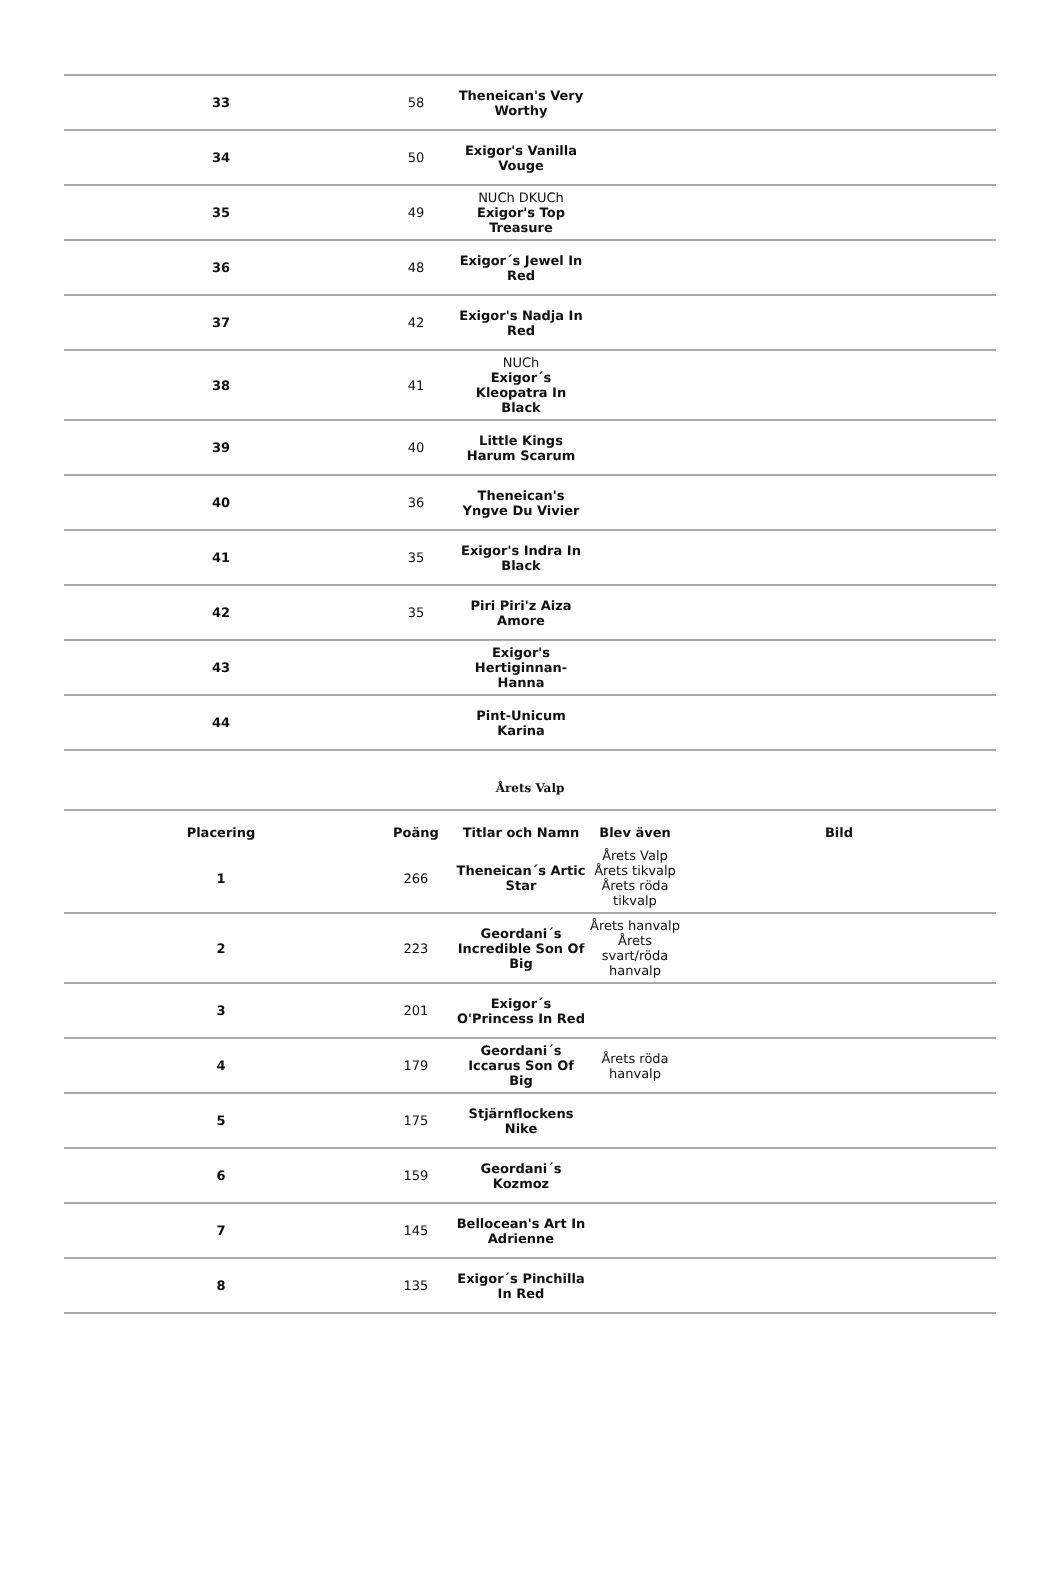| 33 | 58 | Theneican's Very Worthy | | |
| 34 | 50 | Exigor's Vanilla Vouge | | |
| 35 | 49 | NUCh DKUCh Exigor's Top Treasure | | |
| 36 | 48 | Exigor´s Jewel In Red | | |
| 37 | 42 | Exigor's Nadja In Red | | |
| 38 | 41 | NUCh Exigor´s Kleopatra In Black | | |
| 39 | 40 | Little Kings Harum Scarum | | |
| 40 | 36 | Theneican's Yngve Du Vivier | | |
| 41 | 35 | Exigor's Indra In Black | | |
| 42 | 35 | Piri Piri'z Aiza Amore | | |
| 43 | | Exigor's Hertiginnan-Hanna | | |
| 44 | | Pint-Unicum Karina | | |
| Årets Valp | | | | |
| Placering | Poäng | Titlar och Namn | Blev även | Bild |
| 1 | 266 | Theneican´s Artic Star | Årets Valp Årets tikvalp Årets röda tikvalp | |
| 2 | 223 | Geordani´s Incredible Son Of Big | Årets hanvalp Årets svart/röda hanvalp | |
| 3 | 201 | Exigor´s O'Princess In Red | | |
| 4 | 179 | Geordani´s Iccarus Son Of Big | Årets röda hanvalp | |
| 5 | 175 | Stjärnflockens Nike | | |
| 6 | 159 | Geordani´s Kozmoz | | |
| 7 | 145 | Bellocean's Art In Adrienne | | |
| 8 | 135 | Exigor´s Pinchilla In Red | | |